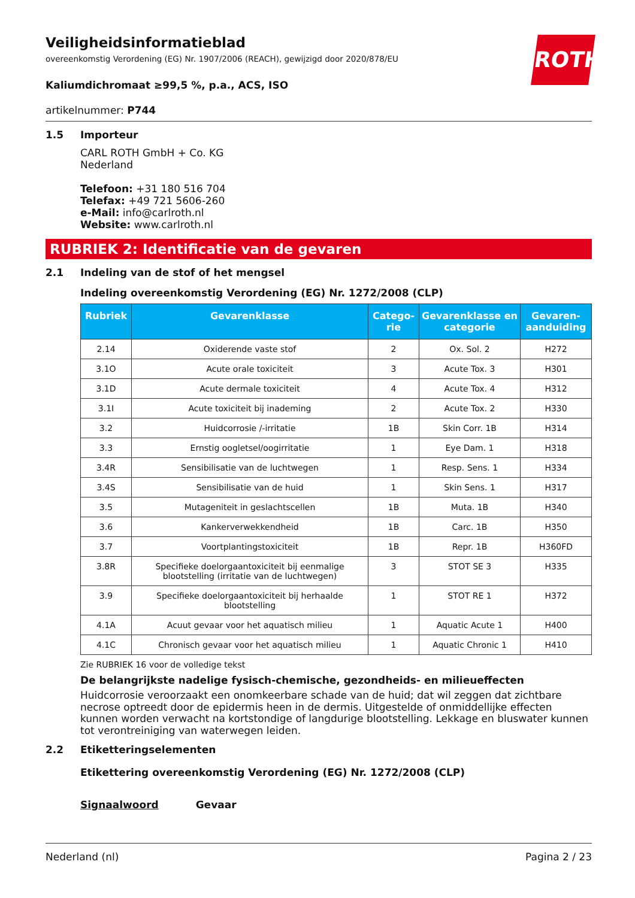ROTH
Veiligheidsinformatieblad
overeenkomstig Verordening (EG) Nr. 1907/2006 (REACH), gewijzigd door 2020/878/EU
Kaliumdichromaat ≥99,5 %, p.a., ACS, ISO
artikelnummer: P744
1.5 Importeur
CARL ROTH GmbH + Co. KG
Nederland
Telefoon: +31 180 516 704
Telefax: +49 721 5606-260
e-Mail: info@carlroth.nl
Website: www.carlroth.nl
RUBRIEK 2: Identificatie van de gevaren
2.1 Indeling van de stof of het mengsel
Indeling overeenkomstig Verordening (EG) Nr. 1272/2008 (CLP)
| Rubriek | Gevarenklasse | Catego-rie | Gevarenklasse en categorie | Gevaren-aanduiding |
| --- | --- | --- | --- | --- |
| 2.14 | Oxiderende vaste stof | 2 | Ox. Sol. 2 | H272 |
| 3.1O | Acute orale toxiciteit | 3 | Acute Tox. 3 | H301 |
| 3.1D | Acute dermale toxiciteit | 4 | Acute Tox. 4 | H312 |
| 3.1I | Acute toxiciteit bij inademing | 2 | Acute Tox. 2 | H330 |
| 3.2 | Huidcorrosie /-irritatie | 1B | Skin Corr. 1B | H314 |
| 3.3 | Ernstig oogletsel/oogirritatie | 1 | Eye Dam. 1 | H318 |
| 3.4R | Sensibilisatie van de luchtwegen | 1 | Resp. Sens. 1 | H334 |
| 3.4S | Sensibilisatie van de huid | 1 | Skin Sens. 1 | H317 |
| 3.5 | Mutageniteit in geslachtscellen | 1B | Muta. 1B | H340 |
| 3.6 | Kankerverwekkendheid | 1B | Carc. 1B | H350 |
| 3.7 | Voortplantingstoxiciteit | 1B | Repr. 1B | H360FD |
| 3.8R | Specifieke doelorgaantoxiciteit bij eenmalige blootstelling (irritatie van de luchtwegen) | 3 | STOT SE 3 | H335 |
| 3.9 | Specifieke doelorgaantoxiciteit bij herhaalde blootstelling | 1 | STOT RE 1 | H372 |
| 4.1A | Acuut gevaar voor het aquatisch milieu | 1 | Aquatic Acute 1 | H400 |
| 4.1C | Chronisch gevaar voor het aquatisch milieu | 1 | Aquatic Chronic 1 | H410 |
Zie RUBRIEK 16 voor de volledige tekst
De belangrijkste nadelige fysisch-chemische, gezondheids- en milieueffecten
Huidcorrosie veroorzaakt een onomkeerbare schade van de huid; dat wil zeggen dat zichtbare necrose optreedt door de epidermis heen in de dermis. Uitgestelde of onmiddellijke effecten kunnen worden verwacht na kortstondige of langdurige blootstelling. Lekkage en bluswater kunnen tot verontreiniging van waterwegen leiden.
2.2 Etiketteringselementen
Etikettering overeenkomstig Verordening (EG) Nr. 1272/2008 (CLP)
Signaalwoord Gevaar
Nederland (nl) Pagina 2 / 23